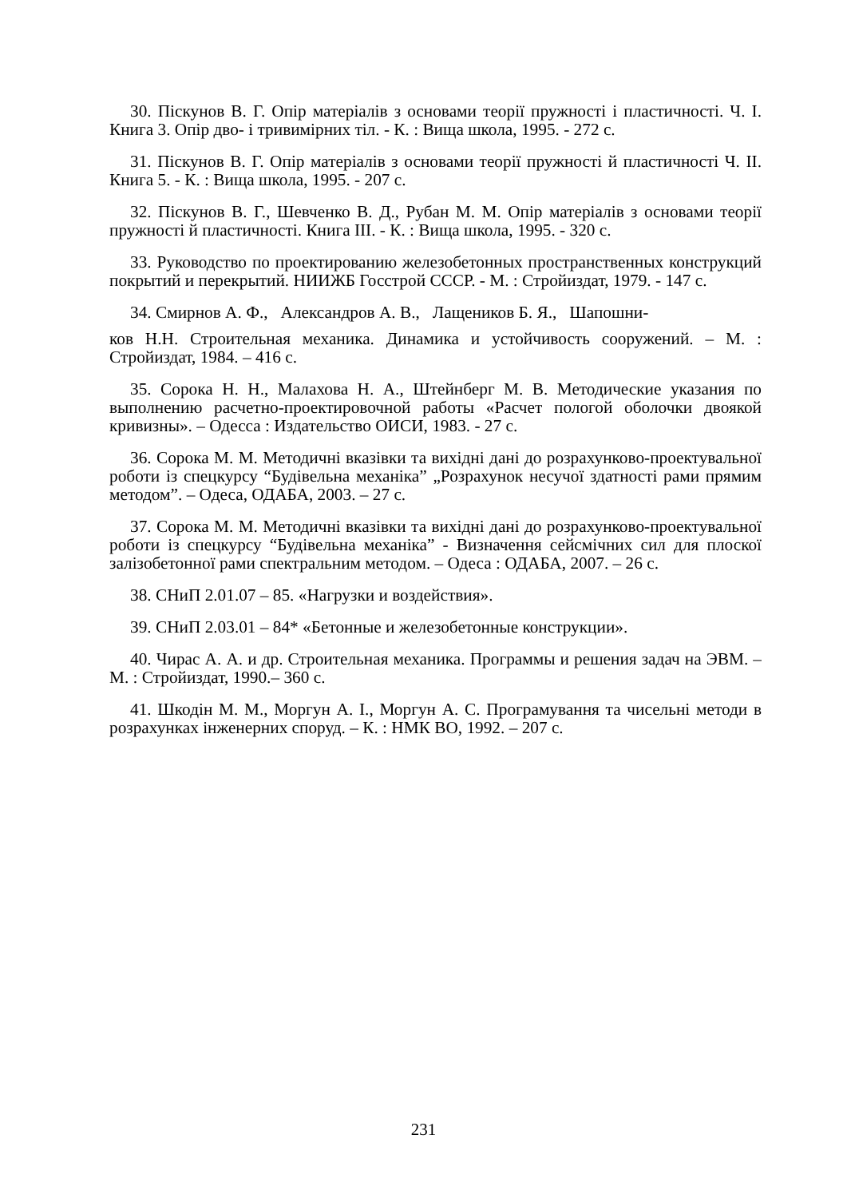30. Піскунов В. Г. Опір матеріалів з основами теорії пружності і пластичності. Ч. І. Книга 3. Опір дво- і тривимірних тіл. - К. : Вища школа, 1995. - 272 с.
31. Піскунов В. Г. Опір матеріалів з основами теорії пружності й пластичності Ч. II. Книга 5. - К. : Вища школа, 1995. - 207 с.
32. Піскунов В. Г., Шевченко В. Д., Рубан М. М. Опір матеріалів з основами теорії пружності й пластичності. Книга III. - К. : Вища школа, 1995. - 320 с.
33. Руководство по проектированию железобетонных пространственных конструкций покрытий и перекрытий. НИИЖБ Госстрой СССР. - М. : Стройиздат, 1979. - 147 с.
34. Смирнов А. Ф., Александров А. В., Лащеников Б. Я., Шапошни-
ков Н.Н. Строительная механика. Динамика и устойчивость сооружений. – М. : Стройиздат, 1984. – 416 с.
35. Сорока Н. Н., Малахова Н. А., Штейнберг М. В. Методические указания по выполнению расчетно-проектировочной работы «Расчет пологой оболочки двоякой кривизны». – Одесса : Издательство ОИСИ, 1983. - 27 с.
36. Сорока М. М. Методичні вказівки та вихідні дані до розрахунково-проектувальної роботи із спецкурсу “Будівельна механіка” „Розрахунок несучої здатності рами прямим методом”. – Одеса, ОДАБА, 2003. – 27 с.
37. Сорока М. М. Методичні вказівки та вихідні дані до розрахунково-проектувальної роботи із спецкурсу “Будівельна механіка” - Визначення сейсмічних сил для плоскої залізобетонної рами спектральним методом. – Одеса : ОДАБА, 2007. – 26 с.
38. СНиП 2.01.07 – 85. «Нагрузки и воздействия».
39. СНиП 2.03.01 – 84* «Бетонные и железобетонные конструкции».
40. Чирас А. А. и др. Строительная механика. Программы и решения задач на ЭВМ. – М. : Стройиздат, 1990.– 360 с.
41. Шкодін М. М., Моргун А. І., Моргун А. С. Програмування та чисельні методи в розрахунках інженерних споруд. – К. : НМК ВО, 1992. – 207 с.
231